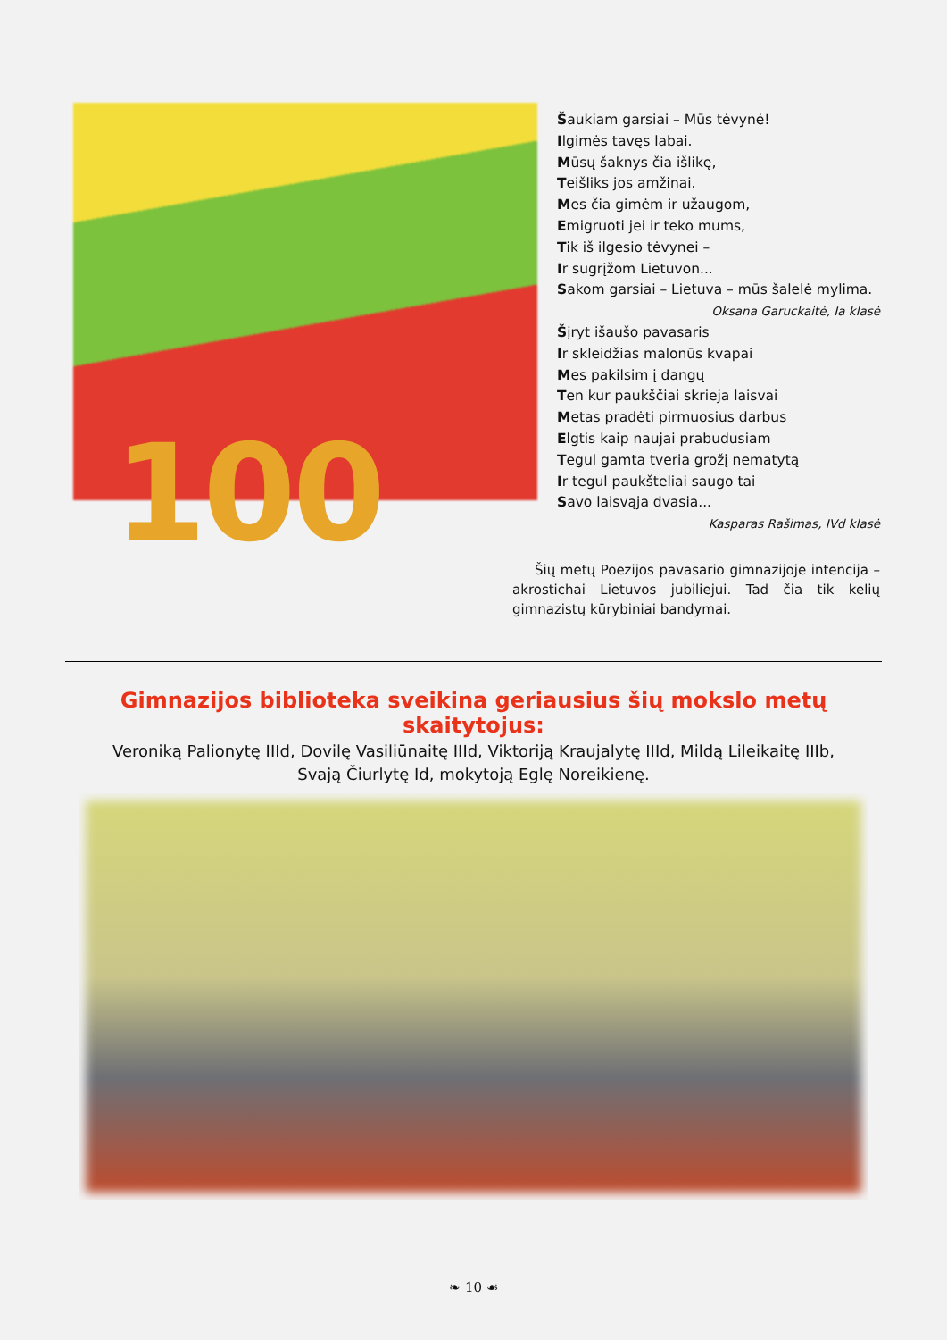100
Šaukiam garsiai – Mūs tėvynė!
Ilgimės tavęs labai.
Mūsų šaknys čia išlikę,
Teišliks jos amžinai.
Mes čia gimėm ir užaugom,
Emigruoti jei ir teko mums,
Tik iš ilgesio tėvynei –
Ir sugrįžom Lietuvon...
Sakom garsiai – Lietuva – mūs šalelė mylima.
Oksana Garuckaitė, Ia klasė
Šįryt išaušo pavasaris
Ir skleidžias malonūs kvapai
Mes pakilsim į dangų
Ten kur paukščiai skrieja laisvai
Metas pradėti pirmuosius darbus
Elgtis kaip naujai prabudusiam
Tegul gamta tveria grožį nematytą
Ir tegul paukšteliai saugo tai
Savo laisvąja dvasia...
Kasparas Rašimas, IVd klasė
Šių metų Poezijos pavasario gimnazijoje intencija – akrostichai Lietuvos jubiliejui. Tad čia tik kelių gimnazistų kūrybiniai bandymai.
Gimnazijos biblioteka sveikina geriausius šių mokslo metų skaitytojus:
Veroniką Palionytę IIId, Dovilę Vasiliūnaitę IIId, Viktoriją Kraujalytę IIId, Mildą Lileikaitę IIIb,
Svają Čiurlytę Id, mokytoją Eglę Noreikienę.
❧ 10 ☙